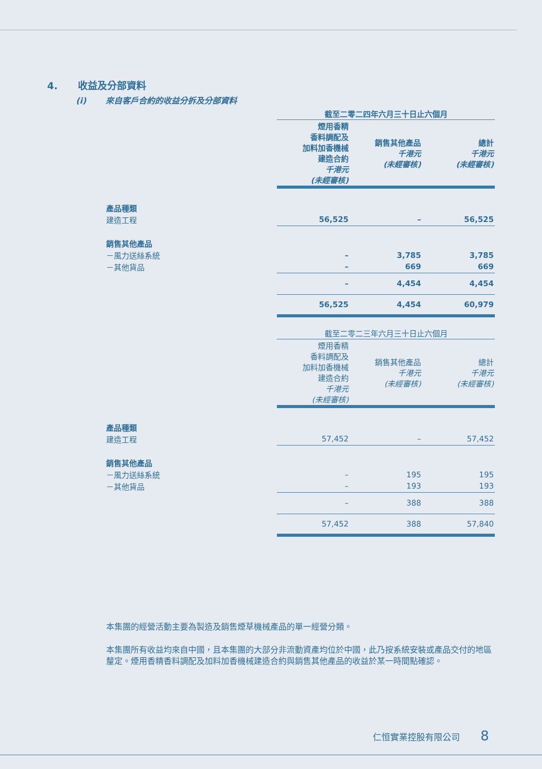4. 收益及分部資料
(i) 來自客戶合約的收益分拆及分部資料
| | 截至二零二四年六月三十日止六個月 | | |
| | 煙用香精 香料調配及 加料加香機械 建造合約 千港元 (未經審核) | 銷售其他產品 千港元 (未經審核) | 總計 千港元 (未經審核) |
| 產品種類 | | | |
| 建造工程 | 56,525 | – | 56,525 |
| 銷售其他產品 | | | |
| －風力送絲系統 | – | 3,785 | 3,785 |
| －其他貨品 | – | 669 | 669 |
| | – | 4,454 | 4,454 |
| | 56,525 | 4,454 | 60,979 |
| | 截至二零二三年六月三十日止六個月 | | |
| | 煙用香精 香料調配及 加料加香機械 建造合約 千港元 (未經審核) | 銷售其他產品 千港元 (未經審核) | 總計 千港元 (未經審核) |
| 產品種類 | | | |
| 建造工程 | 57,452 | – | 57,452 |
| 銷售其他產品 | | | |
| －風力送絲系統 | – | 195 | 195 |
| －其他貨品 | – | 193 | 193 |
| | – | 388 | 388 |
| | 57,452 | 388 | 57,840 |
本集團的經營活動主要為製造及銷售煙草機械產品的單一經營分類。
本集團所有收益均來自中國，且本集團的大部分非流動資產均位於中國，此乃按系統安裝或產品交付的地區釐定。煙用香精香料調配及加料加香機械建造合約與銷售其他產品的收益於某一時間點確認。
仁恒實業控股有限公司 8